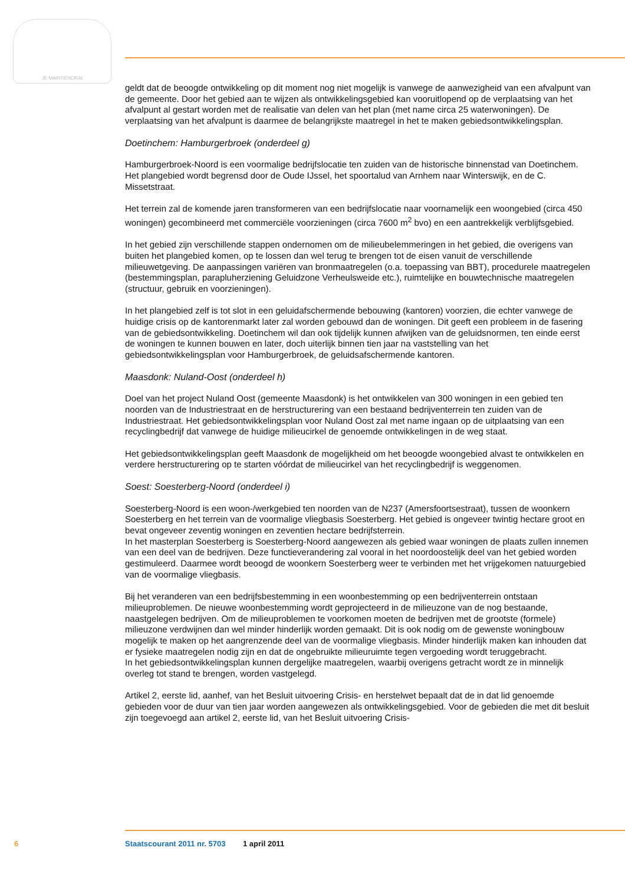JE MAINTIENDRAI
geldt dat de beoogde ontwikkeling op dit moment nog niet mogelijk is vanwege de aanwezigheid van een afvalpunt van de gemeente. Door het gebied aan te wijzen als ontwikkelingsgebied kan vooruitlopend op de verplaatsing van het afvalpunt al gestart worden met de realisatie van delen van het plan (met name circa 25 waterwoningen). De verplaatsing van het afvalpunt is daarmee de belangrijkste maatregel in het te maken gebiedsontwikkelingsplan.
Doetinchem: Hamburgerbroek (onderdeel g)
Hamburgerbroek-Noord is een voormalige bedrijfslocatie ten zuiden van de historische binnenstad van Doetinchem. Het plangebied wordt begrensd door de Oude IJssel, het spoortalud van Arnhem naar Winterswijk, en de C. Missetstraat.
Het terrein zal de komende jaren transformeren van een bedrijfslocatie naar voornamelijk een woongebied (circa 450 woningen) gecombineerd met commerciële voorzieningen (circa 7600 m<sup>2</sup> bvo) en een aantrekkelijk verblijfsgebied.
In het gebied zijn verschillende stappen ondernomen om de milieubelemmeringen in het gebied, die overigens van buiten het plangebied komen, op te lossen dan wel terug te brengen tot de eisen vanuit de verschillende milieuwetgeving. De aanpassingen variëren van bronmaatregelen (o.a. toepassing van BBT), procedurele maatregelen (bestemmingsplan, parapluherziening Geluidzone Verheulsweide etc.), ruimtelijke en bouwtechnische maatregelen (structuur, gebruik en voorzieningen).
In het plangebied zelf is tot slot in een geluidafschermende bebouwing (kantoren) voorzien, die echter vanwege de huidige crisis op de kantorenmarkt later zal worden gebouwd dan de woningen. Dit geeft een probleem in de fasering van de gebiedsontwikkeling. Doetinchem wil dan ook tijdelijk kunnen afwijken van de geluidsnormen, ten einde eerst de woningen te kunnen bouwen en later, doch uiterlijk binnen tien jaar na vaststelling van het gebiedsontwikkelingsplan voor Hamburgerbroek, de geluidsafschermende kantoren.
Maasdonk: Nuland-Oost (onderdeel h)
Doel van het project Nuland Oost (gemeente Maasdonk) is het ontwikkelen van 300 woningen in een gebied ten noorden van de Industriestraat en de herstructurering van een bestaand bedrijventerrein ten zuiden van de Industriestraat. Het gebiedsontwikkelingsplan voor Nuland Oost zal met name ingaan op de uitplaatsing van een recyclingbedrijf dat vanwege de huidige milieucirkel de genoemde ontwikkelingen in de weg staat.
Het gebiedsontwikkelingsplan geeft Maasdonk de mogelijkheid om het beoogde woongebied alvast te ontwikkelen en verdere herstructurering op te starten vóórdat de milieucirkel van het recyclingbedrijf is weggenomen.
Soest: Soesterberg-Noord (onderdeel i)
Soesterberg-Noord is een woon-/werkgebied ten noorden van de N237 (Amersfoortsestraat), tussen de woonkern Soesterberg en het terrein van de voormalige vliegbasis Soesterberg. Het gebied is ongeveer twintig hectare groot en bevat ongeveer zeventig woningen en zeventien hectare bedrijfsterrein.
In het masterplan Soesterberg is Soesterberg-Noord aangewezen als gebied waar woningen de plaats zullen innemen van een deel van de bedrijven. Deze functieverandering zal vooral in het noordoostelijk deel van het gebied worden gestimuleerd. Daarmee wordt beoogd de woonkern Soesterberg weer te verbinden met het vrijgekomen natuurgebied van de voormalige vliegbasis.
Bij het veranderen van een bedrijfsbestemming in een woonbestemming op een bedrijventerrein ontstaan milieuproblemen. De nieuwe woonbestemming wordt geprojecteerd in de milieuzone van de nog bestaande, naastgelegen bedrijven. Om de milieuproblemen te voorkomen moeten de bedrijven met de grootste (formele) milieuzone verdwijnen dan wel minder hinderlijk worden gemaakt. Dit is ook nodig om de gewenste woningbouw mogelijk te maken op het aangrenzende deel van de voormalige vliegbasis. Minder hinderlijk maken kan inhouden dat er fysieke maatregelen nodig zijn en dat de ongebruikte milieuruimte tegen vergoeding wordt teruggebracht.
In het gebiedsontwikkelingsplan kunnen dergelijke maatregelen, waarbij overigens getracht wordt ze in minnelijk overleg tot stand te brengen, worden vastgelegd.
Artikel 2, eerste lid, aanhef, van het Besluit uitvoering Crisis- en herstelwet bepaalt dat de in dat lid genoemde gebieden voor de duur van tien jaar worden aangewezen als ontwikkelingsgebied. Voor de gebieden die met dit besluit zijn toegevoegd aan artikel 2, eerste lid, van het Besluit uitvoering Crisis-
6 Staatscourant 2011 nr. 5703 1 april 2011